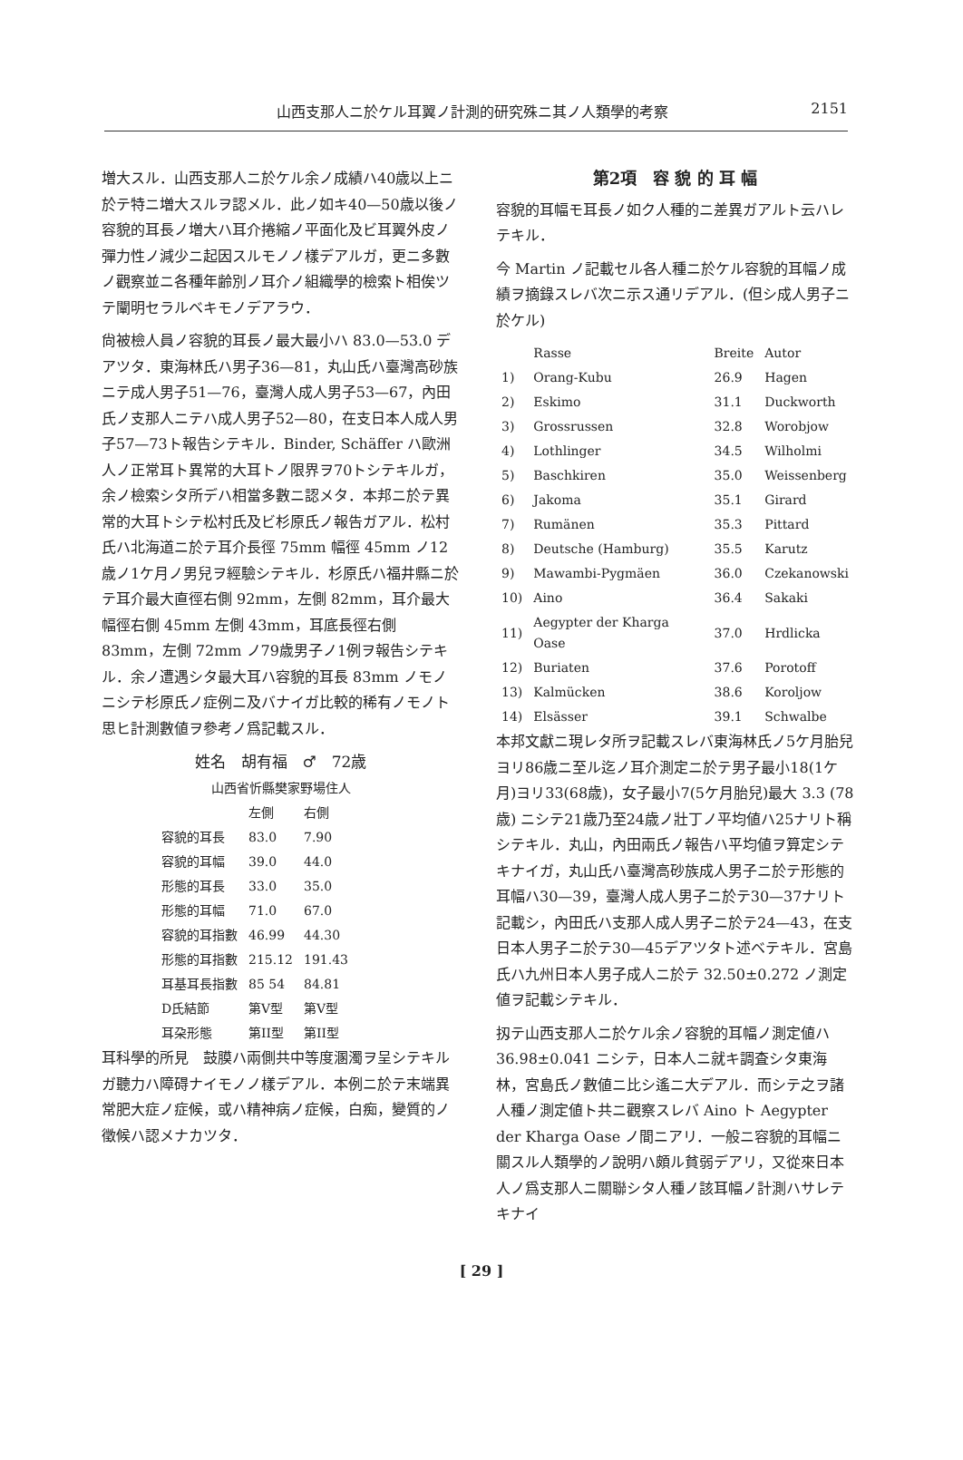山西支那人ニ於ケル耳翼ノ計測的研究殊ニ其ノ人類學的考察 2151
増大スル．山西支那人ニ於ケル余ノ成績ハ40歳以上ニ於テ特ニ増大スルヲ認メル．此ノ如キ40—50歳以後ノ容貌的耳長ノ増大ハ耳介捲縮ノ平面化及ビ耳翼外皮ノ彈力性ノ減少ニ起因スルモノノ樣デアルガ，更ニ多數ノ觀察並ニ各種年齢別ノ耳介ノ組織學的檢索ト相俟ツテ闡明セラルベキモノデアラウ．
尙被檢人員ノ容貌的耳長ノ最大最小ハ 83.0—53.0 デアツタ．東海林氏ハ男子36—81，丸山氏ハ臺灣高砂族ニテ成人男子51—76，臺灣人成人男子53—67，內田氏ノ支那人ニテハ成人男子52—80，在支日本人成人男子57—73ト報告シテキル．Binder, Schäffer ハ歐洲人ノ正常耳ト異常的大耳トノ限界ヲ70トシテキルガ，余ノ檢索シタ所デハ相當多數ニ認メタ．本邦ニ於テ異常的大耳トシテ松村氏及ビ杉原氏ノ報告ガアル．松村氏ハ北海道ニ於テ耳介長徑 75mm 幅徑 45mm ノ12歳ノ1ケ月ノ男兒ヲ經驗シテキル．杉原氏ハ福井縣ニ於テ耳介最大直徑右側 92mm，左側 82mm，耳介最大幅徑右側 45mm 左側 43mm，耳底長徑右側 83mm，左側 72mm ノ79歳男子ノ1例ヲ報告シテキル．余ノ遭遇シタ最大耳ハ容貌的耳長 83mm ノモノニシテ杉原氏ノ症例ニ及バナイガ比較的稀有ノモノト思ヒ計測數値ヲ參考ノ爲記載スル．
姓名　胡有福　♂　72歳
山西省忻縣樊家野場住人
| | 左側 | 右側 |
| --- | --- | --- |
| 容貌的耳長 | 83.0 | 7.90 |
| 容貌的耳幅 | 39.0 | 44.0 |
| 形態的耳長 | 33.0 | 35.0 |
| 形態的耳幅 | 71.0 | 67.0 |
| 容貌的耳指數 | 46.99 | 44.30 |
| 形態的耳指數 | 215.12 | 191.43 |
| 耳基耳長指數 | 85 54 | 84.81 |
| D氏結節 | 第V型 | 第V型 |
| 耳朶形態 | 第II型 | 第II型 |
耳科學的所見　鼓膜ハ兩側共中等度溷濁ヲ呈シテキルガ聽力ハ障碍ナイモノノ樣デアル．本例ニ於テ末端異常肥大症ノ症候，或ハ精神病ノ症候，白痴，變質的ノ徵候ハ認メナカツタ．
第2項　容 貌 的 耳 幅
容貌的耳幅モ耳長ノ如ク人種的ニ差異ガアルト云ハレテキル．
今 Martin ノ記載セル各人種ニ於ケル容貌的耳幅ノ成績ヲ摘錄スレバ次ニ示ス通リデアル．(但シ成人男子ニ於ケル)
| | Rasse | Breite | Autor |
| --- | --- | --- | --- |
| 1) | Orang-Kubu | 26.9 | Hagen |
| 2) | Eskimo | 31.1 | Duckworth |
| 3) | Grossrussen | 32.8 | Worobjow |
| 4) | Lothlinger | 34.5 | Wilholmi |
| 5) | Baschkiren | 35.0 | Weissenberg |
| 6) | Jakoma | 35.1 | Girard |
| 7) | Rumänen | 35.3 | Pittard |
| 8) | Deutsche (Hamburg) | 35.5 | Karutz |
| 9) | Mawambi-Pygmäen | 36.0 | Czekanowski |
| 10) | Aino | 36.4 | Sakaki |
| 11) | Aegypter der Kharga Oase | 37.0 | Hrdlicka |
| 12) | Buriaten | 37.6 | Porotoff |
| 13) | Kalmücken | 38.6 | Koroljow |
| 14) | Elsässer | 39.1 | Schwalbe |
本邦文獻ニ現レタ所ヲ記載スレバ東海林氏ノ5ケ月胎兒ヨリ86歳ニ至ル迄ノ耳介測定ニ於テ男子最小18(1ケ月)ヨリ33(68歳)，女子最小7(5ケ月胎兒)最大 3.3 (78歳) ニシテ21歳乃至24歳ノ壯丁ノ平均値ハ25ナリト稱シテキル．丸山，內田兩氏ノ報告ハ平均値ヲ算定シテキナイガ，丸山氏ハ臺灣高砂族成人男子ニ於テ形態的耳幅ハ30—39，臺灣人成人男子ニ於テ30—37ナリト記載シ，內田氏ハ支那人成人男子ニ於テ24—43，在支日本人男子ニ於テ30—45デアツタト述ベテキル．宮島氏ハ九州日本人男子成人ニ於テ 32.50±0.272 ノ測定値ヲ記載シテキル．
扨テ山西支那人ニ於ケル余ノ容貌的耳幅ノ測定値ハ 36.98±0.041 ニシテ，日本人ニ就キ調査シタ東海林，宮島氏ノ數値ニ比シ遙ニ大デアル．而シテ之ヲ諸人種ノ測定値ト共ニ觀察スレバ Aino ト Aegypter der Kharga Oase ノ間ニアリ．一般ニ容貌的耳幅ニ關スル人類學的ノ說明ハ頗ル貧弱デアリ，又從來日本人ノ爲支那人ニ關聯シタ人種ノ該耳幅ノ計測ハサレテキナイ
[ 29 ]